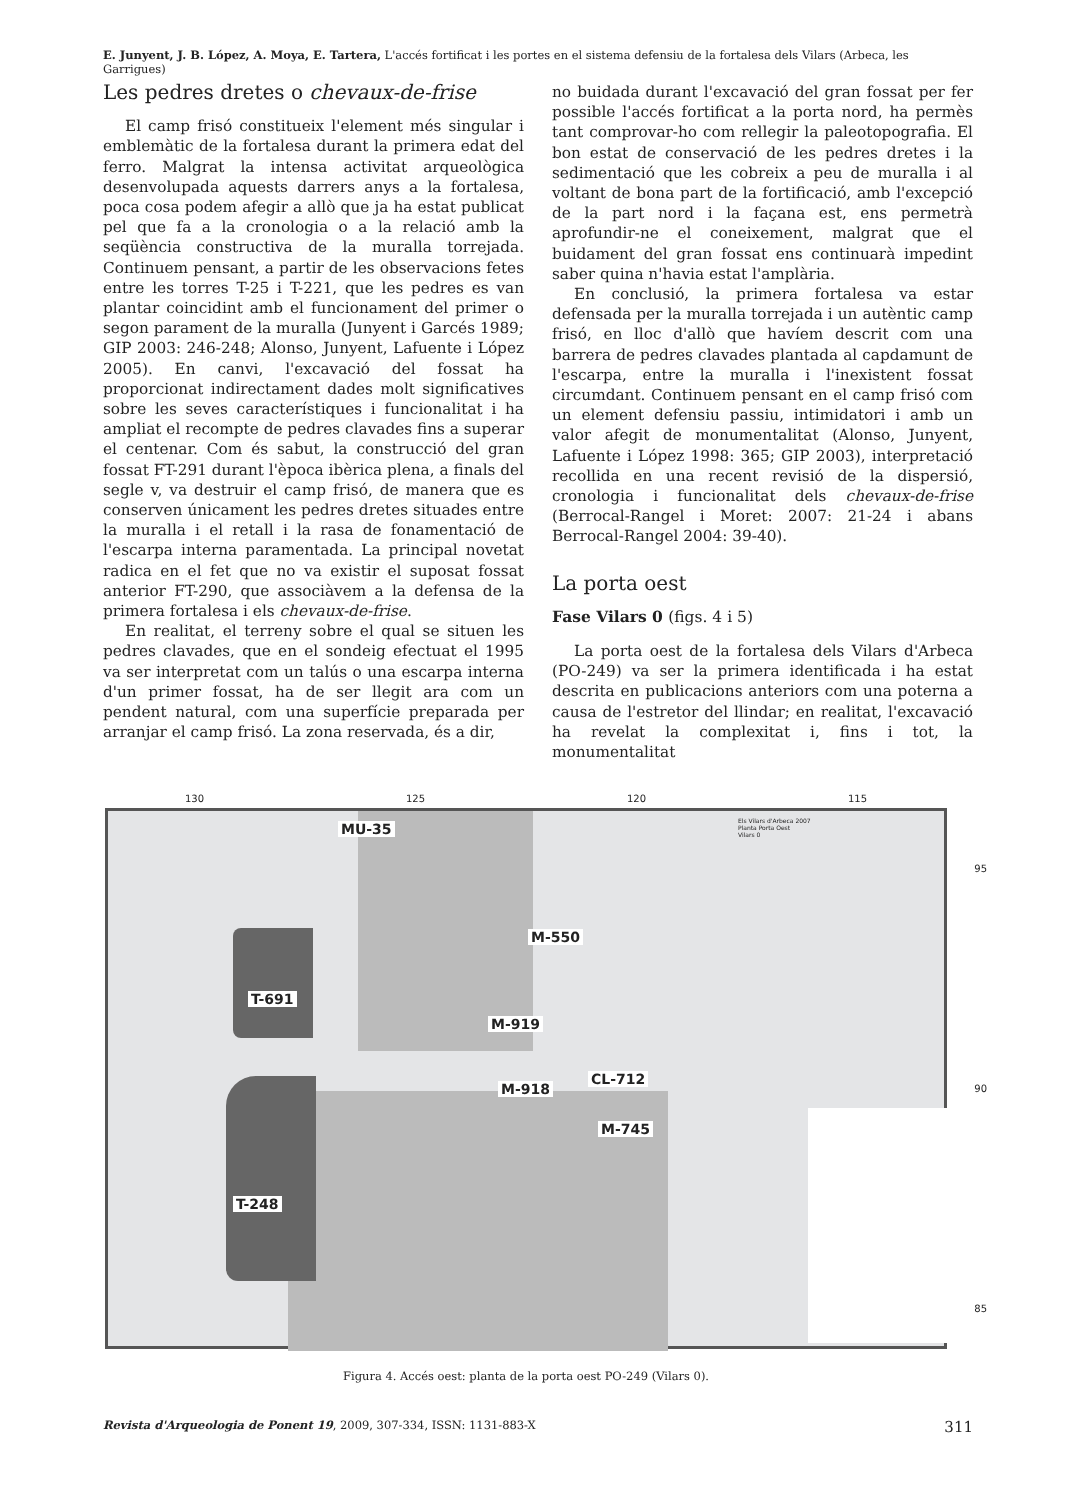E. Junyent, J. B. López, A. Moya, E. Tartera, L'accés fortificat i les portes en el sistema defensiu de la fortalesa dels Vilars (Arbeca, les Garrigues)
Les pedres dretes o chevaux-de-frise
El camp frisó constitueix l'element més singular i emblemàtic de la fortalesa durant la primera edat del ferro. Malgrat la intensa activitat arqueològica desenvolupada aquests darrers anys a la fortalesa, poca cosa podem afegir a allò que ja ha estat publicat pel que fa a la cronologia o a la relació amb la seqüència constructiva de la muralla torrejada. Continuem pensant, a partir de les observacions fetes entre les torres T-25 i T-221, que les pedres es van plantar coincidint amb el funcionament del primer o segon parament de la muralla (Junyent i Garcés 1989; GIP 2003: 246-248; Alonso, Junyent, Lafuente i López 2005). En canvi, l'excavació del fossat ha proporcionat indirectament dades molt significatives sobre les seves característiques i funcionalitat i ha ampliat el recompte de pedres clavades fins a superar el centenar. Com és sabut, la construcció del gran fossat FT-291 durant l'època ibèrica plena, a finals del segle v, va destruir el camp frisó, de manera que es conserven únicament les pedres dretes situades entre la muralla i el retall i la rasa de fonamentació de l'escarpa interna paramentada. La principal novetat radica en el fet que no va existir el suposat fossat anterior FT-290, que associàvem a la defensa de la primera fortalesa i els chevaux-de-frise.
En realitat, el terreny sobre el qual se situen les pedres clavades, que en el sondeig efectuat el 1995 va ser interpretat com un talús o una escarpa interna d'un primer fossat, ha de ser llegit ara com un pendent natural, com una superfície preparada per arranjar el camp frisó. La zona reservada, és a dir,
no buidada durant l'excavació del gran fossat per fer possible l'accés fortificat a la porta nord, ha permès tant comprovar-ho com rellegir la paleotopografia. El bon estat de conservació de les pedres dretes i la sedimentació que les cobreix a peu de muralla i al voltant de bona part de la fortificació, amb l'excepció de la part nord i la façana est, ens permetrà aprofundir-ne el coneixement, malgrat que el buidament del gran fossat ens continuarà impedint saber quina n'havia estat l'amplària.
En conclusió, la primera fortalesa va estar defensada per la muralla torrejada i un autèntic camp frisó, en lloc d'allò que havíem descrit com una barrera de pedres clavades plantada al capdamunt de l'escarpa, entre la muralla i l'inexistent fossat circumdant. Continuem pensant en el camp frisó com un element defensiu passiu, intimidatori i amb un valor afegit de monumentalitat (Alonso, Junyent, Lafuente i López 1998: 365; GIP 2003), interpretació recollida en una recent revisió de la dispersió, cronologia i funcionalitat dels chevaux-de-frise (Berrocal-Rangel i Moret: 2007: 21-24 i abans Berrocal-Rangel 2004: 39-40).
La porta oest
Fase Vilars 0 (figs. 4 i 5)
La porta oest de la fortalesa dels Vilars d'Arbeca (PO-249) va ser la primera identificada i ha estat descrita en publicacions anteriors com una poterna a causa de l'estretor del llindar; en realitat, l'excavació ha revelat la complexitat i, fins i tot, la monumentalitat
130 125 120 115
MU-35
M-550
T-691
M-919
M-918
CL-712
M-745
T-248
Els Vilars d'Arbeca 2007
Planta Porta Oest
Vilars 0
95
90
85
Figura 4. Accés oest: planta de la porta oest PO-249 (Vilars 0).
Revista d'Arqueologia de Ponent 19, 2009, 307-334, ISSN: 1131-883-X 311